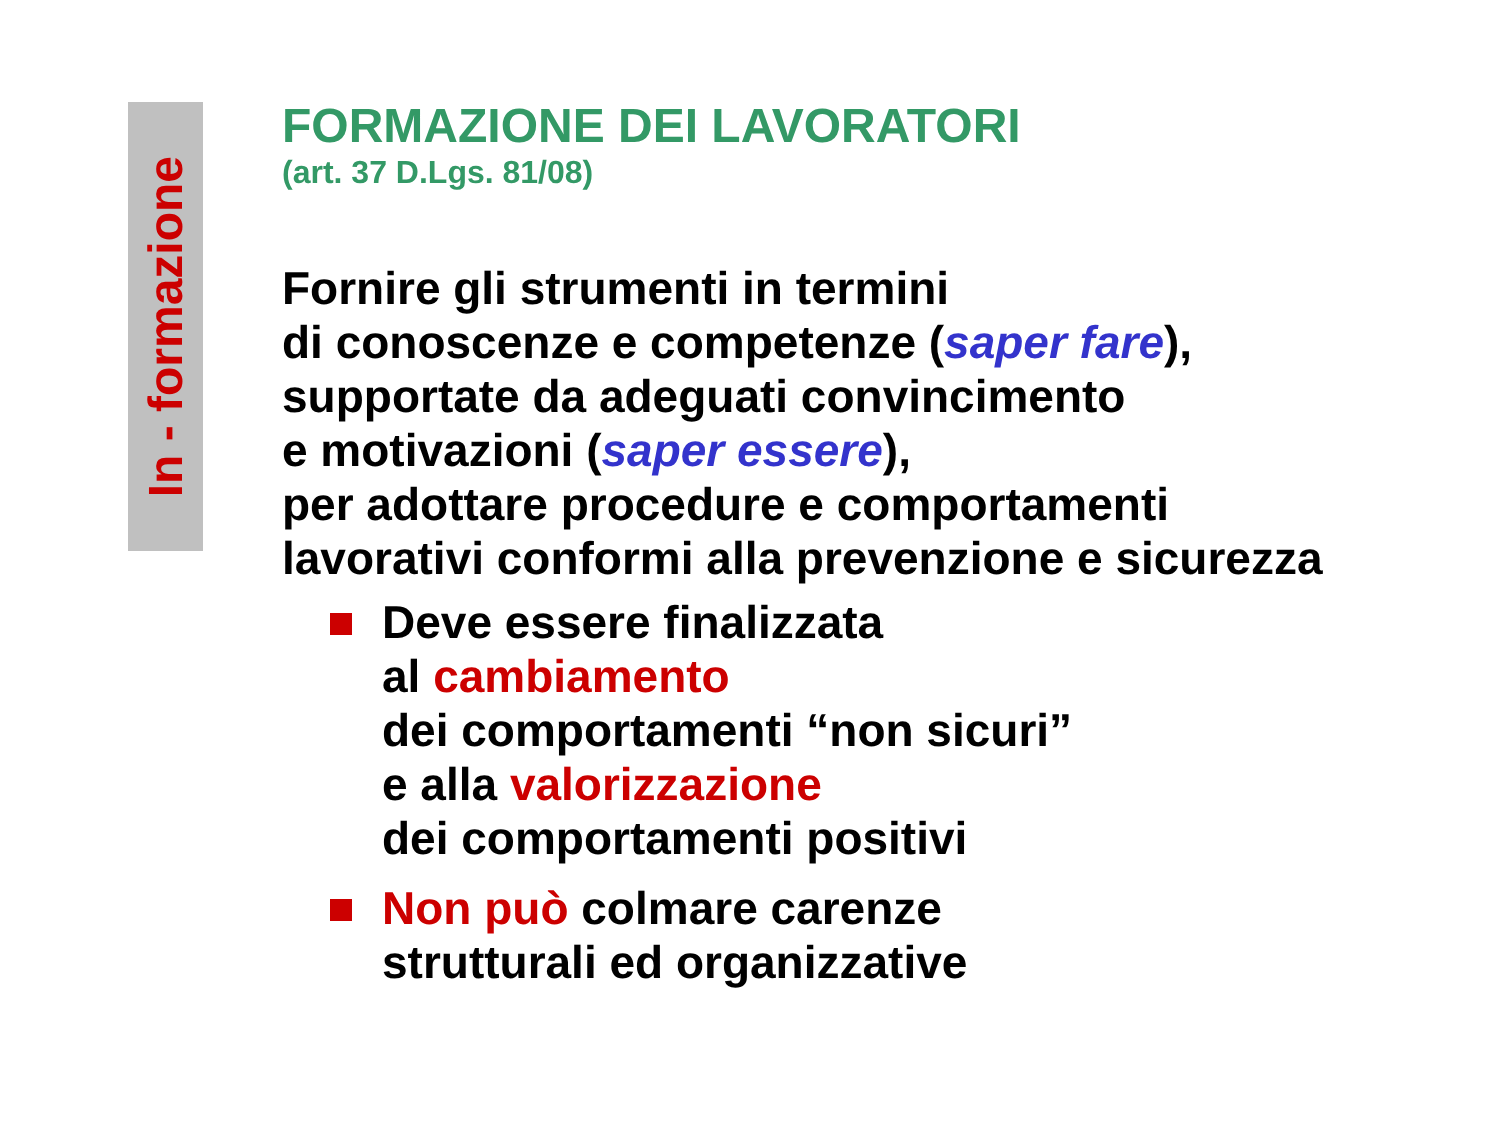In - formazione
FORMAZIONE DEI LAVORATORI
(art. 37 D.Lgs. 81/08)
Fornire gli strumenti in termini
di conoscenze e competenze (saper fare),
supportate da adeguati convincimento
e motivazioni (saper essere),
per adottare procedure e comportamenti
lavorativi conformi alla prevenzione e sicurezza
Deve essere finalizzata
al cambiamento
dei comportamenti “non sicuri”
e alla valorizzazione
dei comportamenti positivi
Non può colmare carenze
strutturali ed organizzative